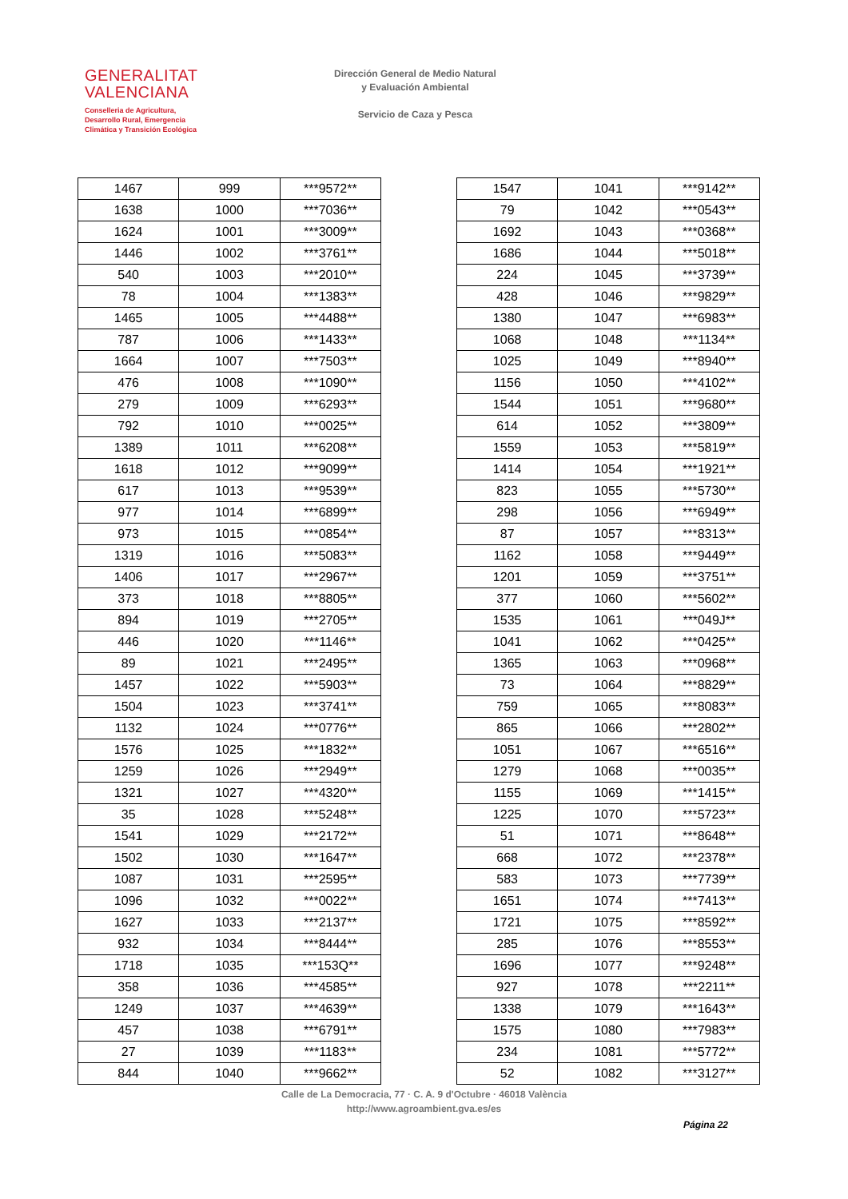GENERALITAT
VALENCIANA
Conselleria de Agricultura,
Desarrollo Rural, Emergencia
Climática y Transición Ecológica
Dirección General de Medio Natural
y Evaluación Ambiental
Servicio de Caza y Pesca
| 1467 | 999 | ***9572** |
| 1638 | 1000 | ***7036** |
| 1624 | 1001 | ***3009** |
| 1446 | 1002 | ***3761** |
| 540 | 1003 | ***2010** |
| 78 | 1004 | ***1383** |
| 1465 | 1005 | ***4488** |
| 787 | 1006 | ***1433** |
| 1664 | 1007 | ***7503** |
| 476 | 1008 | ***1090** |
| 279 | 1009 | ***6293** |
| 792 | 1010 | ***0025** |
| 1389 | 1011 | ***6208** |
| 1618 | 1012 | ***9099** |
| 617 | 1013 | ***9539** |
| 977 | 1014 | ***6899** |
| 973 | 1015 | ***0854** |
| 1319 | 1016 | ***5083** |
| 1406 | 1017 | ***2967** |
| 373 | 1018 | ***8805** |
| 894 | 1019 | ***2705** |
| 446 | 1020 | ***1146** |
| 89 | 1021 | ***2495** |
| 1457 | 1022 | ***5903** |
| 1504 | 1023 | ***3741** |
| 1132 | 1024 | ***0776** |
| 1576 | 1025 | ***1832** |
| 1259 | 1026 | ***2949** |
| 1321 | 1027 | ***4320** |
| 35 | 1028 | ***5248** |
| 1541 | 1029 | ***2172** |
| 1502 | 1030 | ***1647** |
| 1087 | 1031 | ***2595** |
| 1096 | 1032 | ***0022** |
| 1627 | 1033 | ***2137** |
| 932 | 1034 | ***8444** |
| 1718 | 1035 | ***153Q** |
| 358 | 1036 | ***4585** |
| 1249 | 1037 | ***4639** |
| 457 | 1038 | ***6791** |
| 27 | 1039 | ***1183** |
| 844 | 1040 | ***9662** |
| 1547 | 1041 | ***9142** |
| 79 | 1042 | ***0543** |
| 1692 | 1043 | ***0368** |
| 1686 | 1044 | ***5018** |
| 224 | 1045 | ***3739** |
| 428 | 1046 | ***9829** |
| 1380 | 1047 | ***6983** |
| 1068 | 1048 | ***1134** |
| 1025 | 1049 | ***8940** |
| 1156 | 1050 | ***4102** |
| 1544 | 1051 | ***9680** |
| 614 | 1052 | ***3809** |
| 1559 | 1053 | ***5819** |
| 1414 | 1054 | ***1921** |
| 823 | 1055 | ***5730** |
| 298 | 1056 | ***6949** |
| 87 | 1057 | ***8313** |
| 1162 | 1058 | ***9449** |
| 1201 | 1059 | ***3751** |
| 377 | 1060 | ***5602** |
| 1535 | 1061 | ***049J** |
| 1041 | 1062 | ***0425** |
| 1365 | 1063 | ***0968** |
| 73 | 1064 | ***8829** |
| 759 | 1065 | ***8083** |
| 865 | 1066 | ***2802** |
| 1051 | 1067 | ***6516** |
| 1279 | 1068 | ***0035** |
| 1155 | 1069 | ***1415** |
| 1225 | 1070 | ***5723** |
| 51 | 1071 | ***8648** |
| 668 | 1072 | ***2378** |
| 583 | 1073 | ***7739** |
| 1651 | 1074 | ***7413** |
| 1721 | 1075 | ***8592** |
| 285 | 1076 | ***8553** |
| 1696 | 1077 | ***9248** |
| 927 | 1078 | ***2211** |
| 1338 | 1079 | ***1643** |
| 1575 | 1080 | ***7983** |
| 234 | 1081 | ***5772** |
| 52 | 1082 | ***3127** |
Calle de La Democracia, 77 · C. A. 9 d'Octubre · 46018 València
http://www.agroambient.gva.es/es
Página 22